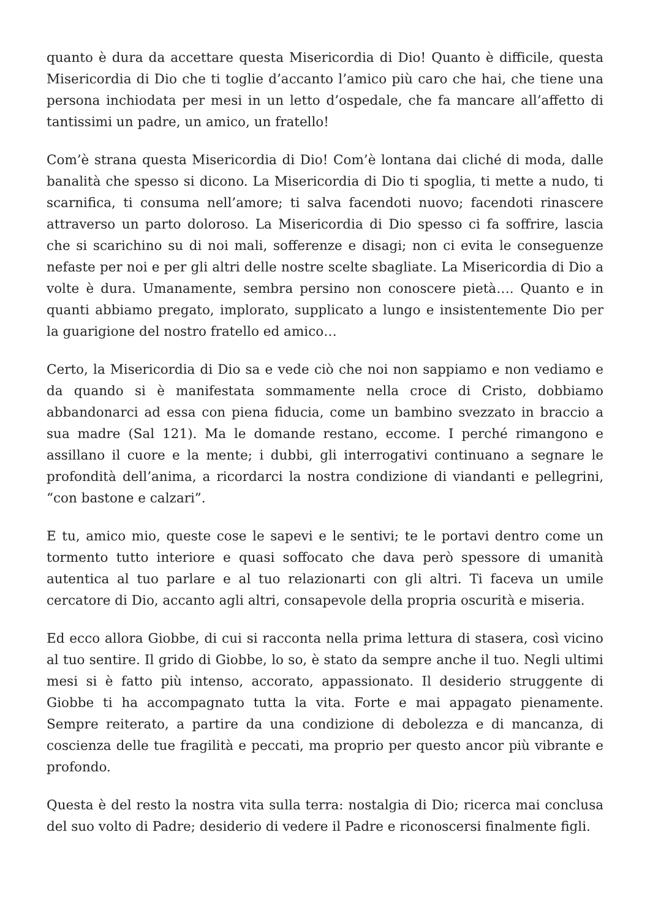quanto è dura da accettare questa Misericordia di Dio! Quanto è difficile, questa Misericordia di Dio che ti toglie d’accanto l’amico più caro che hai, che tiene una persona inchiodata per mesi in un letto d’ospedale, che fa mancare all’affetto di tantissimi un padre, un amico, un fratello!
Com’è strana questa Misericordia di Dio! Com’è lontana dai cliché di moda, dalle banalità che spesso si dicono. La Misericordia di Dio ti spoglia, ti mette a nudo, ti scarnifica, ti consuma nell’amore; ti salva facendoti nuovo; facendoti rinascere attraverso un parto doloroso. La Misericordia di Dio spesso ci fa soffrire, lascia che si scarichino su di noi mali, sofferenze e disagi; non ci evita le conseguenze nefaste per noi e per gli altri delle nostre scelte sbagliate. La Misericordia di Dio a volte è dura. Umanamente, sembra persino non conoscere pietà…. Quanto e in quanti abbiamo pregato, implorato, supplicato a lungo e insistentemente Dio per la guarigione del nostro fratello ed amico…
Certo, la Misericordia di Dio sa e vede ciò che noi non sappiamo e non vediamo e da quando si è manifestata sommamente nella croce di Cristo, dobbiamo abbandonarci ad essa con piena fiducia, come un bambino svezzato in braccio a sua madre (Sal 121). Ma le domande restano, eccome. I perché rimangono e assillano il cuore e la mente; i dubbi, gli interrogativi continuano a segnare le profondità dell’anima, a ricordarci la nostra condizione di viandanti e pellegrini, “con bastone e calzari”.
E tu, amico mio, queste cose le sapevi e le sentivi; te le portavi dentro come un tormento tutto interiore e quasi soffocato che dava però spessore di umanità autentica al tuo parlare e al tuo relazionarti con gli altri. Ti faceva un umile cercatore di Dio, accanto agli altri, consapevole della propria oscurità e miseria.
Ed ecco allora Giobbe, di cui si racconta nella prima lettura di stasera, così vicino al tuo sentire. Il grido di Giobbe, lo so, è stato da sempre anche il tuo. Negli ultimi mesi si è fatto più intenso, accorato, appassionato. Il desiderio struggente di Giobbe ti ha accompagnato tutta la vita. Forte e mai appagato pienamente. Sempre reiterato, a partire da una condizione di debolezza e di mancanza, di coscienza delle tue fragilità e peccati, ma proprio per questo ancor più vibrante e profondo.
Questa è del resto la nostra vita sulla terra: nostalgia di Dio; ricerca mai conclusa del suo volto di Padre; desiderio di vedere il Padre e riconoscersi finalmente figli.